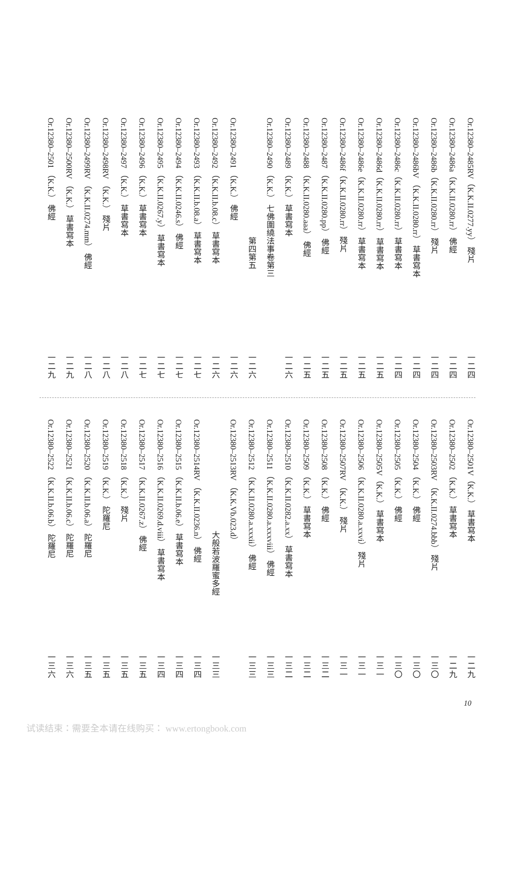Or.12380–2485RV（K.K.II.0277.yy） 殘片 一二四
Or.12380–2486a（K.K.II.0280.rr） 佛經 一二四
Or.12380–2486b（K.K.II.0280.rr） 殘片 一二四
Or.12380–2486bV （K.K.II.0280.rr） 草書寫本 一二四
Or.12380–2486c（K.K.II.0280.rr） 草書寫本 一二四
Or.12380–2486d（K.K.II.0280.rr） 草書寫本 一二五
Or.12380–2486e（K.K.II.0280.rr） 草書寫本 一二五
Or.12380–2486f（K.K.II.0280.rr） 殘片 一二五
Or.12380–2487 （K.K.II.0280.pp） 佛經 一二五
Or.12380–2488 （K.K.II.0280.aaa） 佛經 一二五
Or.12380–2489 （K.K.） 草書寫本 一二六
Or.12380–2490 （K.K.） 七佛圍繞法事卷第三
第四第五 一二六
Or.12380–2491 （K.K.） 佛經 一二六
Or.12380–2492 （K.K.II.b.08.c） 草書寫本 一二六
Or.12380–2493 （K.K.II.b.08.a） 草書寫本 一二七
Or.12380–2494 （K.K.II.0246.s） 佛經 一二七
Or.12380–2495 （K.K.II.0267.y） 草書寫本 一二七
Or.12380–2496 （K.K.） 草書寫本 一二七
Or.12380–2497 （K.K.） 草書寫本 一二八
Or.12380–2498RV （K.K.） 殘片 一二八
Or.12380–2499RV （K.K.II.0274.mm） 佛經 一二八
Or.12380–2500RV （K.K.） 草書寫本 一二九
Or.12380–2501 （K.K.） 佛經 一二九
Or.12380–2501V（K.K.） 草書寫本 一二九
Or.12380–2502 （K.K.） 草書寫本 一二九
Or.12380–2503RV （K.K.II.0274.bbb） 殘片 一三〇
Or.12380–2504 （K.K.） 佛經 一三〇
Or.12380–2505 （K.K.） 佛經 一三〇
Or.12380–2505V（K.K.） 草書寫本 一三一
Or.12380–2506 （K.K.II.0280.a.xxvi） 殘片 一三一
Or.12380–2507RV （K.K.） 殘片 一三一
Or.12380–2508 （K.K.） 佛經 一三二
Or.12380–2509 （K.K.） 草書寫本 一三二
Or.12380–2510 （K.K.II.0282.a.xx） 草書寫本 一三二
Or.12380–2511 （K.K.II.0280.a.xxxviii） 佛經 一三三
Or.12380–2512 （K.K.II.0280.a.xxxii） 佛經 一三三
Or.12380–2513RV （K.K.Vb.023.d）
大般若波羅蜜多經 一三三
Or.12380–2514RV （K.K.II.0236.n） 佛經 一三四
Or.12380–2515 （K.K.II.b.06.e） 草書寫本 一三四
Or.12380–2516 （K.K.II.0269.d.viii） 草書寫本 一三四
Or.12380–2517 （K.K.II.0267.z） 佛經 一三五
Or.12380–2518 （K.K.） 殘片 一三五
Or.12380–2519 （K.K.） 陀羅尼 一三五
Or.12380–2520 （K.K.II.b.06.a） 陀羅尼 一三五
Or.12380–2521 （K.K.II.b.06.c） 陀羅尼 一三六
Or.12380–2522 （K.K.II.b.06.b） 陀羅尼 一三六
10
试读结束：需要全本请在线购买： www.ertongbook.com